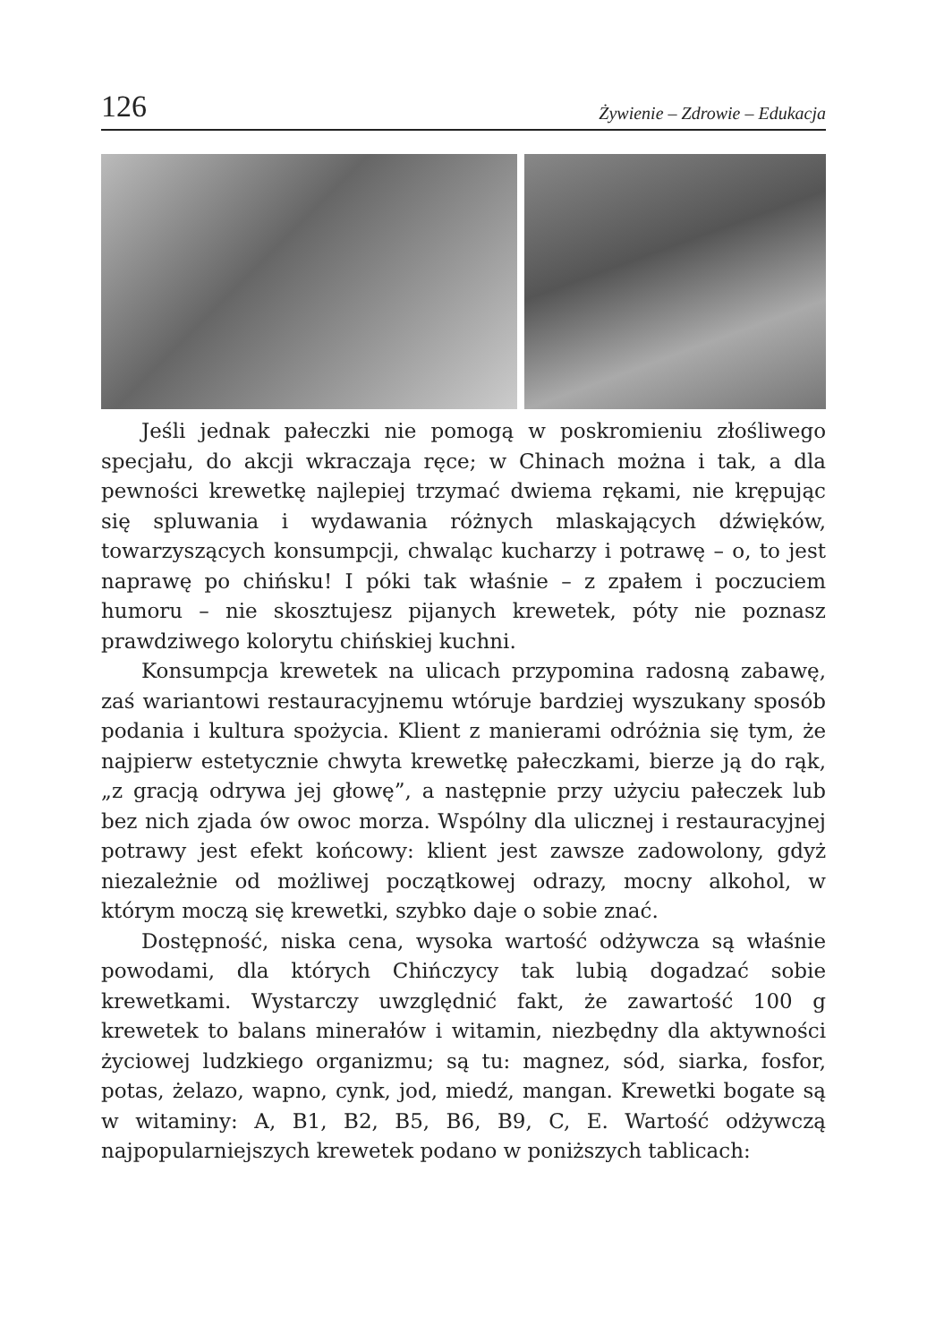126 Żywienie – Zdrowie – Edukacja
Jeśli jednak pałeczki nie pomogą w poskromieniu złośliwego specjału, do akcji wkraczaja ręce; w Chinach można i tak, a dla pewności krewetkę najlepiej trzymać dwiema rękami, nie krępując się spluwania i wydawania różnych mlaskających dźwięków, towarzyszących konsumpcji, chwaląc kucharzy i potrawę – o, to jest naprawę po chińsku! I póki tak właśnie – z zpałem i poczuciem humoru – nie skosztujesz pijanych krewetek, póty nie poznasz prawdziwego kolorytu chińskiej kuchni.
Konsumpcja krewetek na ulicach przypomina radosną zabawę, zaś wariantowi restauracyjnemu wtóruje bardziej wyszukany sposób podania i kultura spożycia. Klient z manierami odróżnia się tym, że najpierw estetycznie chwyta krewetkę pałeczkami, bierze ją do rąk, „z gracją odrywa jej głowę”, a następnie przy użyciu pałeczek lub bez nich zjada ów owoc morza. Wspólny dla ulicznej i restauracyjnej potrawy jest efekt końcowy: klient jest zawsze zadowolony, gdyż niezależnie od możliwej początkowej odrazy, mocny alkohol, w którym moczą się krewetki, szybko daje o sobie znać.
Dostępność, niska cena, wysoka wartość odżywcza są właśnie powodami, dla których Chińczycy tak lubią dogadzać sobie krewetkami. Wystarczy uwzględnić fakt, że zawartość 100 g krewetek to balans minerałów i witamin, niezbędny dla aktywności życiowej ludzkiego organizmu; są tu: magnez, sód, siarka, fosfor, potas, żelazo, wapno, cynk, jod, miedź, mangan. Krewetki bogate są w witaminy: A, B1, B2, B5, B6, B9, C, E. Wartość odżywczą najpopularniejszych krewetek podano w poniższych tablicach: